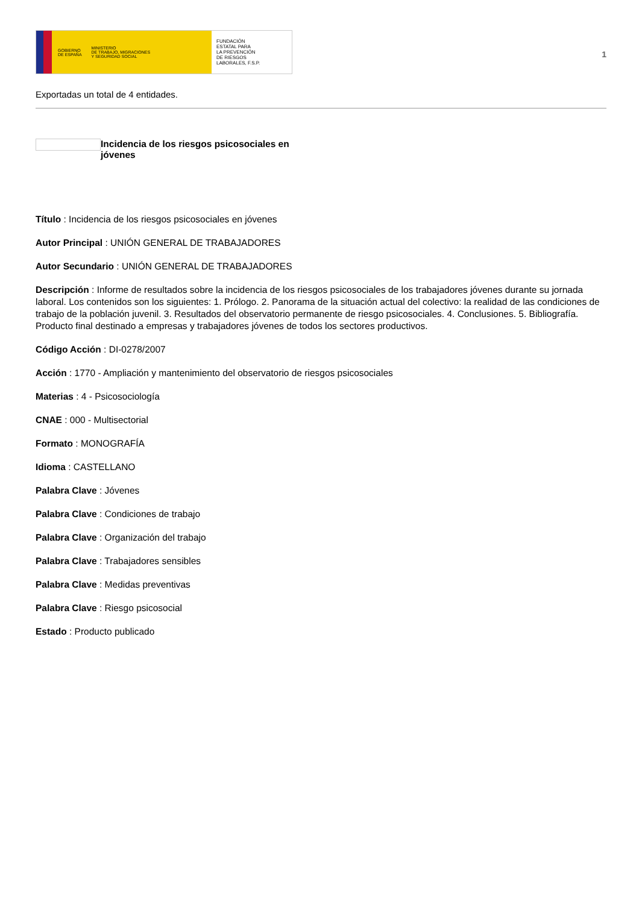GOBIERNO
DE ESPAÑA MINISTERIO
DE TRABAJO, MIGRACIONES
Y SEGURIDAD SOCIAL
FUNDACIÓN
ESTATAL PARA
LA PREVENCIÓN
DE RIESGOS
LABORALES, F.S.P.
1
Exportadas un total de 4 entidades.
Incidencia de los riesgos psicosociales en jóvenes
Título : Incidencia de los riesgos psicosociales en jóvenes
Autor Principal : UNIÓN GENERAL DE TRABAJADORES
Autor Secundario : UNIÓN GENERAL DE TRABAJADORES
Descripción : Informe de resultados sobre la incidencia de los riesgos psicosociales de los trabajadores jóvenes durante su jornada laboral. Los contenidos son los siguientes: 1. Prólogo. 2. Panorama de la situación actual del colectivo: la realidad de las condiciones de trabajo de la población juvenil. 3. Resultados del observatorio permanente de riesgo psicosociales. 4. Conclusiones. 5. Bibliografía. Producto final destinado a empresas y trabajadores jóvenes de todos los sectores productivos.
Código Acción : DI-0278/2007
Acción : 1770 - Ampliación y mantenimiento del observatorio de riesgos psicosociales
Materias : 4 - Psicosociología
CNAE : 000 - Multisectorial
Formato : MONOGRAFÍA
Idioma : CASTELLANO
Palabra Clave : Jóvenes
Palabra Clave : Condiciones de trabajo
Palabra Clave : Organización del trabajo
Palabra Clave : Trabajadores sensibles
Palabra Clave : Medidas preventivas
Palabra Clave : Riesgo psicosocial
Estado : Producto publicado